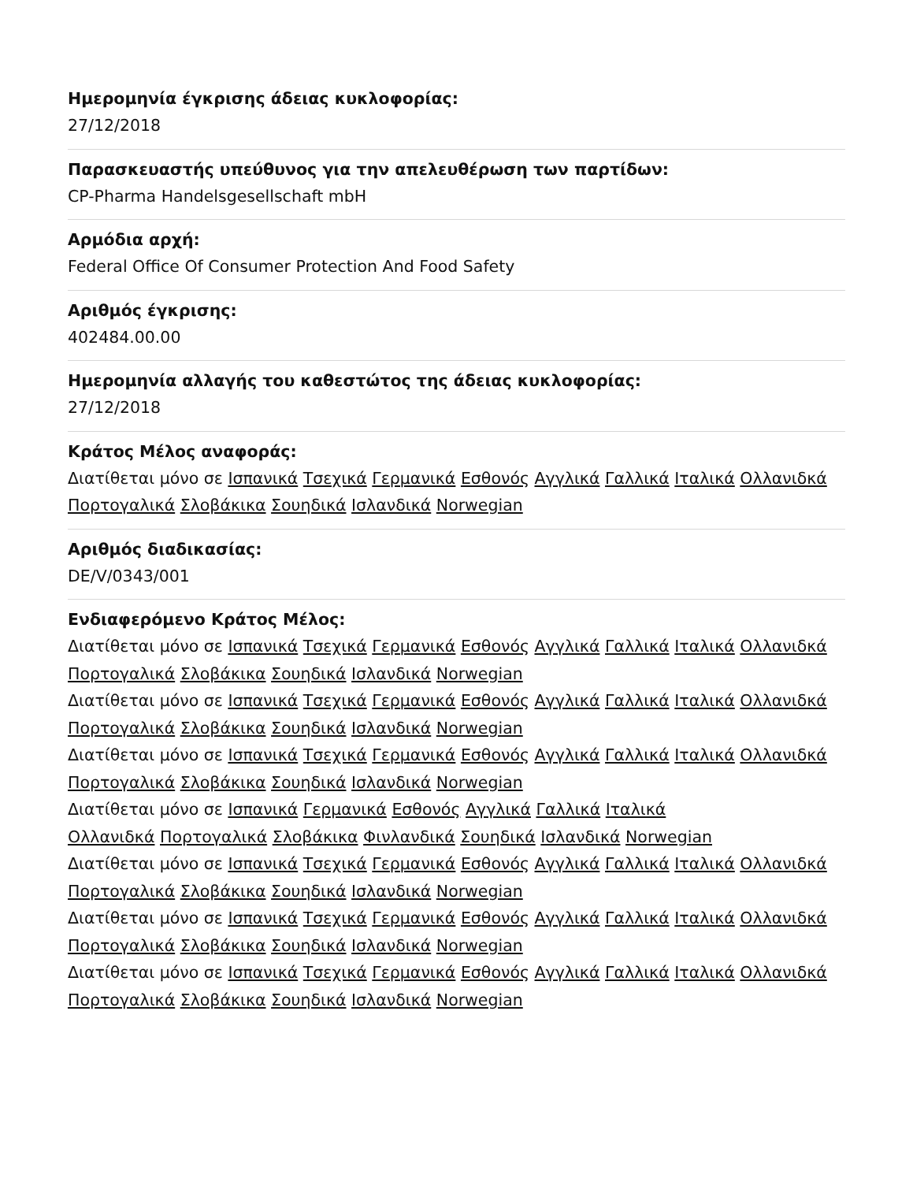Ημερομηνία έγκρισης άδειας κυκλοφορίας:
27/12/2018
Παρασκευαστής υπεύθυνος για την απελευθέρωση των παρτίδων:
CP-Pharma Handelsgesellschaft mbH
Αρμόδια αρχή:
Federal Office Of Consumer Protection And Food Safety
Αριθμός έγκρισης:
402484.00.00
Ημερομηνία αλλαγής του καθεστώτος της άδειας κυκλοφορίας:
27/12/2018
Κράτος Μέλος αναφοράς:
Διατίθεται μόνο σε Ισπανικά Τσεχικά Γερμανικά Εσθονός Αγγλικά Γαλλικά Ιταλικά Ολλανιδκά Πορτογαλικά Σλοβάκικα Σουηδικά Ισλανδικά Norwegian
Αριθμός διαδικασίας:
DE/V/0343/001
Ενδιαφερόμενο Κράτος Μέλος:
Διατίθεται μόνο σε Ισπανικά Τσεχικά Γερμανικά Εσθονός Αγγλικά Γαλλικά Ιταλικά Ολλανιδκά Πορτογαλικά Σλοβάκικα Σουηδικά Ισλανδικά Norwegian
Διατίθεται μόνο σε Ισπανικά Τσεχικά Γερμανικά Εσθονός Αγγλικά Γαλλικά Ιταλικά Ολλανιδκά Πορτογαλικά Σλοβάκικα Σουηδικά Ισλανδικά Norwegian
Διατίθεται μόνο σε Ισπανικά Τσεχικά Γερμανικά Εσθονός Αγγλικά Γαλλικά Ιταλικά Ολλανιδκά Πορτογαλικά Σλοβάκικα Σουηδικά Ισλανδικά Norwegian
Διατίθεται μόνο σε Ισπανικά Γερμανικά Εσθονός Αγγλικά Γαλλικά Ιταλικά
Ολλανιδκά Πορτογαλικά Σλοβάκικα Φινλανδικά Σουηδικά Ισλανδικά Norwegian
Διατίθεται μόνο σε Ισπανικά Τσεχικά Γερμανικά Εσθονός Αγγλικά Γαλλικά Ιταλικά Ολλανιδκά Πορτογαλικά Σλοβάκικα Σουηδικά Ισλανδικά Norwegian
Διατίθεται μόνο σε Ισπανικά Τσεχικά Γερμανικά Εσθονός Αγγλικά Γαλλικά Ιταλικά Ολλανιδκά Πορτογαλικά Σλοβάκικα Σουηδικά Ισλανδικά Norwegian
Διατίθεται μόνο σε Ισπανικά Τσεχικά Γερμανικά Εσθονός Αγγλικά Γαλλικά Ιταλικά Ολλανιδκά Πορτογαλικά Σλοβάκικα Σουηδικά Ισλανδικά Norwegian